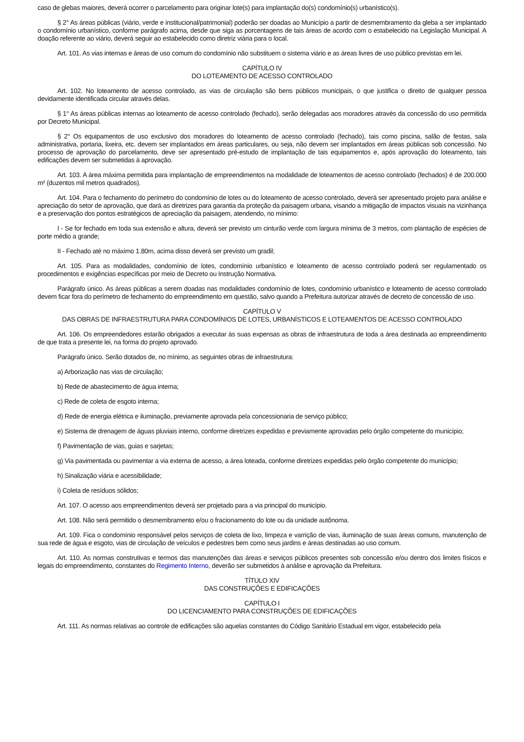caso de glebas maiores, deverá ocorrer o parcelamento para originar lote(s) para implantação do(s) condomínio(s) urbanístico(s).
§ 2° As áreas públicas (viário, verde e institucional/patrimonial) poderão ser doadas ao Município a partir de desmembramento da gleba a ser implantado o condomínio urbanístico, conforme parágrafo acima, desde que siga as porcentagens de tais áreas de acordo com o estabelecido na Legislação Municipal. A doação referente ao viário, deverá seguir ao estabelecido como diretriz viária para o local.
Art. 101. As vias internas e áreas de uso comum do condomínio não substituem o sistema viário e as áreas livres de uso público previstas em lei.
CAPÍTULO IV
DO LOTEAMENTO DE ACESSO CONTROLADO
Art. 102. No loteamento de acesso controlado, as vias de circulação são bens públicos municipais, o que justifica o direito de qualquer pessoa devidamente identificada circular através delas.
§ 1° As áreas públicas internas ao loteamento de acesso controlado (fechado), serão delegadas aos moradores através da concessão do uso permitida por Decreto Municipal.
§ 2° Os equipamentos de uso exclusivo dos moradores do loteamento de acesso controlado (fechado), tais como piscina, salão de festas, sala administrativa, portaria, lixeira, etc. devem ser implantados em áreas particulares, ou seja, não devem ser implantados em áreas públicas sob concessão. No processo de aprovação do parcelamento, deve ser apresentado pré-estudo de implantação de tais equipamentos e, após aprovação do loteamento, tais edificações devem ser submetidas à aprovação.
Art. 103. A área máxima permitida para implantação de empreendimentos na modalidade de loteamentos de acesso controlado (fechados) é de 200.000 m² (duzentos mil metros quadrados).
Art. 104. Para o fechamento do perímetro do condomínio de lotes ou do loteamento de acesso controlado, deverá ser apresentado projeto para análise e apreciação do setor de aprovação, que dará as diretrizes para garantia da proteção da paisagem urbana, visando a mitigação de impactos visuais na vizinhança e a preservação dos pontos estratégicos de apreciação da paisagem, atendendo, no mínimo:
I - Se for fechado em toda sua extensão e altura, deverá ser previsto um cinturão verde com largura mínima de 3 metros, com plantação de espécies de porte médio a grande;
II - Fechado até no máximo 1.80m, acima disso deverá ser previsto um gradil;
Art. 105. Para as modalidades, condomínio de lotes, condomínio urbanístico e loteamento de acesso controlado poderá ser regulamentado os procedimentos e exigências específicas por meio de Decreto ou Instrução Normativa.
Parágrafo único. As áreas públicas a serem doadas nas modalidades condomínio de lotes, condomínio urbanístico e loteamento de acesso controlado devem ficar fora do perímetro de fechamento do empreendimento em questão, salvo quando a Prefeitura autorizar através de decreto de concessão de uso.
CAPÍTULO V
DAS OBRAS DE INFRAESTRUTURA PARA CONDOMÍNIOS DE LOTES, URBANÍSTICOS E LOTEAMENTOS DE ACESSO CONTROLADO
Art. 106. Os empreendedores estarão obrigados a executar às suas expensas as obras de infraestrutura de toda a área destinada ao empreendimento de que trata a presente lei, na forma do projeto aprovado.
Parágrafo único. Serão dotados de, no mínimo, as seguintes obras de infraestrutura:
a) Arborização nas vias de circulação;
b) Rede de abastecimento de água interna;
c) Rede de coleta de esgoto interna;
d) Rede de energia elétrica e iluminação, previamente aprovada pela concessionaria de serviço público;
e) Sistema de drenagem de águas pluviais interno, conforme diretrizes expedidas e previamente aprovadas pelo órgão competente do município;
f) Pavimentação de vias, guias e sarjetas;
g) Via pavimentada ou pavimentar a via externa de acesso, a área loteada, conforme diretrizes expedidas pelo órgão competente do município;
h) Sinalização viária e acessibilidade;
i) Coleta de resíduos sólidos;
Art. 107. O acesso aos empreendimentos deverá ser projetado para a via principal do município.
Art. 108. Não será permitido o desmembramento e/ou o fracionamento do lote ou da unidade autônoma.
Art. 109. Fica o condomínio responsável pelos serviços de coleta de lixo, limpeza e varrição de vias, iluminação de suas áreas comuns, manutenção de sua rede de água e esgoto, vias de circulação de veículos e pedestres bem como seus jardins e áreas destinadas ao uso comum.
Art. 110. As normas construtivas e termos das manutenções das áreas e serviços públicos presentes sob concessão e/ou dentro dos limites físicos e legais do empreendimento, constantes do Regimento Interno, deverão ser submetidos à análise e aprovação da Prefeitura.
TÍTULO XIV
DAS CONSTRUÇÕES E EDIFICAÇÕES
CAPÍTULO I
DO LICENCIAMENTO PARA CONSTRUÇÕES DE EDIFICAÇÕES
Art. 111. As normas relativas ao controle de edificações são aquelas constantes do Código Sanitário Estadual em vigor, estabelecido pela